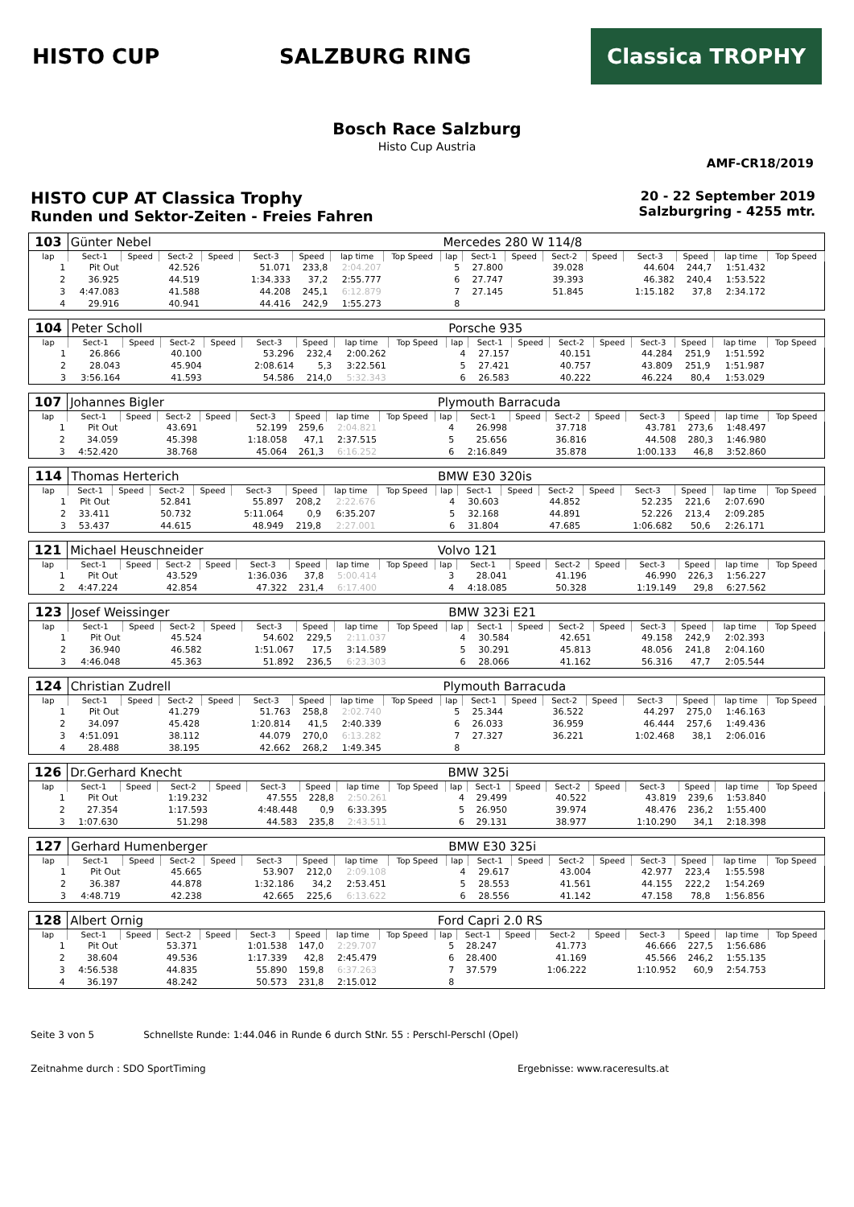HISTO CUP SALZBURG RING Classica TROPHY
Bosch Race Salzburg
Histo Cup Austria
AMF-CR18/2019
HISTO CUP AT Classica Trophy
Runden und Sektor-Zeiten - Freies Fahren
20 - 22 September 2019
Salzburgring - 4255 mtr.
| 103 | Günter Nebel | | | | | | | | Mercedes 280 W 114/8 | | | | | | | | |
| lap | Sect-1 | Speed | Sect-2 | Speed | Sect-3 | Speed | lap time | Top Speed | lap | Sect-1 | Speed | Sect-2 | Speed | Sect-3 | Speed | lap time | Top Speed |
| 1 | Pit Out | | 42.526 | | 51.071 | 233,8 | 2:04.207 | | 5 | 27.800 | | 39.028 | | 44.604 | 244,7 | 1:51.432 | |
| 2 | 36.925 | | 44.519 | | 1:34.333 | 37,2 | 2:55.777 | | 6 | 27.747 | | 39.393 | | 46.382 | 240,4 | 1:53.522 | |
| 3 | 4:47.083 | | 41.588 | | 44.208 | 245,1 | 6:12.879 | | 7 | 27.145 | | 51.845 | | 1:15.182 | 37,8 | 2:34.172 | |
| 4 | 29.916 | | 40.941 | | 44.416 | 242,9 | 1:55.273 | | 8 | | | | | | | | |
| 104 | Peter Scholl | | | | | | | | Porsche 935 | | | | | | | | |
| lap | Sect-1 | Speed | Sect-2 | Speed | Sect-3 | Speed | lap time | Top Speed | lap | Sect-1 | Speed | Sect-2 | Speed | Sect-3 | Speed | lap time | Top Speed |
| 1 | 26.866 | | 40.100 | | 53.296 | 232,4 | 2:00.262 | | 4 | 27.157 | | 40.151 | | 44.284 | 251,9 | 1:51.592 | |
| 2 | 28.043 | | 45.904 | | 2:08.614 | 5,3 | 3:22.561 | | 5 | 27.421 | | 40.757 | | 43.809 | 251,9 | 1:51.987 | |
| 3 | 3:56.164 | | 41.593 | | 54.586 | 214,0 | 5:32.343 | | 6 | 26.583 | | 40.222 | | 46.224 | 80,4 | 1:53.029 | |
| 107 | Johannes Bigler | | | | | | | | Plymouth Barracuda | | | | | | | | |
| lap | Sect-1 | Speed | Sect-2 | Speed | Sect-3 | Speed | lap time | Top Speed | lap | Sect-1 | Speed | Sect-2 | Speed | Sect-3 | Speed | lap time | Top Speed |
| 1 | Pit Out | | 43.691 | | 52.199 | 259,6 | 2:04.821 | | 4 | 26.998 | | 37.718 | | 43.781 | 273,6 | 1:48.497 | |
| 2 | 34.059 | | 45.398 | | 1:18.058 | 47,1 | 2:37.515 | | 5 | 25.656 | | 36.816 | | 44.508 | 280,3 | 1:46.980 | |
| 3 | 4:52.420 | | 38.768 | | 45.064 | 261,3 | 6:16.252 | | 6 | 2:16.849 | | 35.878 | | 1:00.133 | 46,8 | 3:52.860 | |
| 114 | Thomas Herterich | | | | | | | | BMW E30 320is | | | | | | | | |
| lap | Sect-1 | Speed | Sect-2 | Speed | Sect-3 | Speed | lap time | Top Speed | lap | Sect-1 | Speed | Sect-2 | Speed | Sect-3 | Speed | lap time | Top Speed |
| 1 | Pit Out | | 52.841 | | 55.897 | 208,2 | 2:22.676 | | 4 | 30.603 | | 44.852 | | 52.235 | 221,6 | 2:07.690 | |
| 2 | 33.411 | | 50.732 | | 5:11.064 | 0,9 | 6:35.207 | | 5 | 32.168 | | 44.891 | | 52.226 | 213,4 | 2:09.285 | |
| 3 | 53.437 | | 44.615 | | 48.949 | 219,8 | 2:27.001 | | 6 | 31.804 | | 47.685 | | 1:06.682 | 50,6 | 2:26.171 | |
| 121 | Michael Heuschneider | | | | | | | | Volvo 121 | | | | | | | | |
| lap | Sect-1 | Speed | Sect-2 | Speed | Sect-3 | Speed | lap time | Top Speed | lap | Sect-1 | Speed | Sect-2 | Speed | Sect-3 | Speed | lap time | Top Speed |
| 1 | Pit Out | | 43.529 | | 1:36.036 | 37,8 | 5:00.414 | | 3 | 28.041 | | 41.196 | | 46.990 | 226,3 | 1:56.227 | |
| 2 | 4:47.224 | | 42.854 | | 47.322 | 231,4 | 6:17.400 | | 4 | 4:18.085 | | 50.328 | | 1:19.149 | 29,8 | 6:27.562 | |
| 123 | Josef Weissinger | | | | | | | | BMW 323i E21 | | | | | | | | |
| lap | Sect-1 | Speed | Sect-2 | Speed | Sect-3 | Speed | lap time | Top Speed | lap | Sect-1 | Speed | Sect-2 | Speed | Sect-3 | Speed | lap time | Top Speed |
| 1 | Pit Out | | 45.524 | | 54.602 | 229,5 | 2:11.037 | | 4 | 30.584 | | 42.651 | | 49.158 | 242,9 | 2:02.393 | |
| 2 | 36.940 | | 46.582 | | 1:51.067 | 17,5 | 3:14.589 | | 5 | 30.291 | | 45.813 | | 48.056 | 241,8 | 2:04.160 | |
| 3 | 4:46.048 | | 45.363 | | 51.892 | 236,5 | 6:23.303 | | 6 | 28.066 | | 41.162 | | 56.316 | 47,7 | 2:05.544 | |
| 124 | Christian Zudrell | | | | | | | | Plymouth Barracuda | | | | | | | | |
| lap | Sect-1 | Speed | Sect-2 | Speed | Sect-3 | Speed | lap time | Top Speed | lap | Sect-1 | Speed | Sect-2 | Speed | Sect-3 | Speed | lap time | Top Speed |
| 1 | Pit Out | | 41.279 | | 51.763 | 258,8 | 2:02.740 | | 5 | 25.344 | | 36.522 | | 44.297 | 275,0 | 1:46.163 | |
| 2 | 34.097 | | 45.428 | | 1:20.814 | 41,5 | 2:40.339 | | 6 | 26.033 | | 36.959 | | 46.444 | 257,6 | 1:49.436 | |
| 3 | 4:51.091 | | 38.112 | | 44.079 | 270,0 | 6:13.282 | | 7 | 27.327 | | 36.221 | | 1:02.468 | 38,1 | 2:06.016 | |
| 4 | 28.488 | | 38.195 | | 42.662 | 268,2 | 1:49.345 | | 8 | | | | | | | | |
| 126 | Dr.Gerhard Knecht | | | | | | | | BMW 325i | | | | | | | | |
| lap | Sect-1 | Speed | Sect-2 | Speed | Sect-3 | Speed | lap time | Top Speed | lap | Sect-1 | Speed | Sect-2 | Speed | Sect-3 | Speed | lap time | Top Speed |
| 1 | Pit Out | | 1:19.232 | | 47.555 | 228,8 | 2:50.261 | | 4 | 29.499 | | 40.522 | | 43.819 | 239,6 | 1:53.840 | |
| 2 | 27.354 | | 1:17.593 | | 4:48.448 | 0,9 | 6:33.395 | | 5 | 26.950 | | 39.974 | | 48.476 | 236,2 | 1:55.400 | |
| 3 | 1:07.630 | | 51.298 | | 44.583 | 235,8 | 2:43.511 | | 6 | 29.131 | | 38.977 | | 1:10.290 | 34,1 | 2:18.398 | |
| 127 | Gerhard Humenberger | | | | | | | | BMW E30 325i | | | | | | | | |
| lap | Sect-1 | Speed | Sect-2 | Speed | Sect-3 | Speed | lap time | Top Speed | lap | Sect-1 | Speed | Sect-2 | Speed | Sect-3 | Speed | lap time | Top Speed |
| 1 | Pit Out | | 45.665 | | 53.907 | 212,0 | 2:09.108 | | 4 | 29.617 | | 43.004 | | 42.977 | 223,4 | 1:55.598 | |
| 2 | 36.387 | | 44.878 | | 1:32.186 | 34,2 | 2:53.451 | | 5 | 28.553 | | 41.561 | | 44.155 | 222,2 | 1:54.269 | |
| 3 | 4:48.719 | | 42.238 | | 42.665 | 225,6 | 6:13.622 | | 6 | 28.556 | | 41.142 | | 47.158 | 78,8 | 1:56.856 | |
| 128 | Albert Ornig | | | | | | | | Ford Capri 2.0 RS | | | | | | | | |
| lap | Sect-1 | Speed | Sect-2 | Speed | Sect-3 | Speed | lap time | Top Speed | lap | Sect-1 | Speed | Sect-2 | Speed | Sect-3 | Speed | lap time | Top Speed |
| 1 | Pit Out | | 53.371 | | 1:01.538 | 147,0 | 2:29.707 | | 5 | 28.247 | | 41.773 | | 46.666 | 227,5 | 1:56.686 | |
| 2 | 38.604 | | 49.536 | | 1:17.339 | 42,8 | 2:45.479 | | 6 | 28.400 | | 41.169 | | 45.566 | 246,2 | 1:55.135 | |
| 3 | 4:56.538 | | 44.835 | | 55.890 | 159,8 | 6:37.263 | | 7 | 37.579 | | 1:06.222 | | 1:10.952 | 60,9 | 2:54.753 | |
| 4 | 36.197 | | 48.242 | | 50.573 | 231,8 | 2:15.012 | | 8 | | | | | | | | |
Seite 3 von 5 Schnellste Runde: 1:44.046 in Runde 6 durch StNr. 55 : Perschl-Perschl (Opel)
Zeitnahme durch : SDO SportTiming Ergebnisse: www.raceresults.at